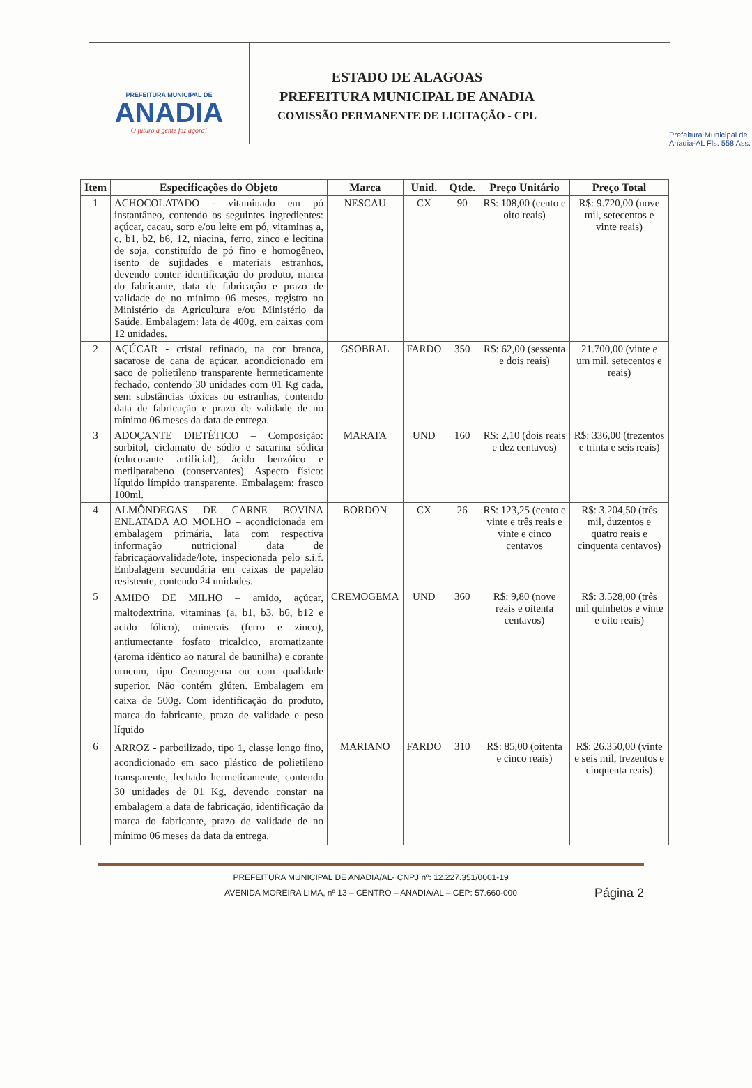PREFEITURA MUNICIPAL DE
ANADIA
O futuro a gente faz agora!
ESTADO DE ALAGOAS
PREFEITURA MUNICIPAL DE ANADIA
COMISSÃO PERMANENTE DE LICITAÇÃO - CPL
Prefeitura Municipal de Anadia-AL Fls. 558 Ass.
| Item | Especificações do Objeto | Marca | Unid. | Qtde. | Preço Unitário | Preço Total |
| --- | --- | --- | --- | --- | --- | --- |
| 1 | ACHOCOLATADO - vitaminado em pó instantâneo, contendo os seguintes ingredientes: açúcar, cacau, soro e/ou leite em pó, vitaminas a, c, b1, b2, b6, 12, niacina, ferro, zinco e lecitina de soja, constituído de pó fino e homogêneo, isento de sujidades e materiais estranhos, devendo conter identificação do produto, marca do fabricante, data de fabricação e prazo de validade de no mínimo 06 meses, registro no Ministério da Agricultura e/ou Ministério da Saúde. Embalagem: lata de 400g, em caixas com 12 unidades. | NESCAU | CX | 90 | R$: 108,00 (cento e oito reais) | R$: 9.720,00 (nove mil, setecentos e vinte reais) |
| 2 | AÇÚCAR - cristal refinado, na cor branca, sacarose de cana de açúcar, acondicionado em saco de polietileno transparente hermeticamente fechado, contendo 30 unidades com 01 Kg cada, sem substâncias tóxicas ou estranhas, contendo data de fabricação e prazo de validade de no mínimo 06 meses da data de entrega. | GSOBRAL | FARDO | 350 | R$: 62,00 (sessenta e dois reais) | 21.700,00 (vinte e um mil, setecentos e reais) |
| 3 | ADOÇANTE DIETÉTICO – Composição: sorbitol, ciclamato de sódio e sacarina sódica (educorante artificial), ácido benzóico e metilparabeno (conservantes). Aspecto físico: líquido límpido transparente. Embalagem: frasco 100ml. | MARATA | UND | 160 | R$: 2,10 (dois reais e dez centavos) | R$: 336,00 (trezentos e trinta e seis reais) |
| 4 | ALMÔNDEGAS DE CARNE BOVINA ENLATADA AO MOLHO – acondicionada em embalagem primária, lata com respectiva informação nutricional data de fabricação/validade/lote, inspecionada pelo s.i.f. Embalagem secundária em caixas de papelão resistente, contendo 24 unidades. | BORDON | CX | 26 | R$: 123,25 (cento e vinte e três reais e vinte e cinco centavos | R$: 3.204,50 (três mil, duzentos e quatro reais e cinquenta centavos) |
| 5 | AMIDO DE MILHO – amido, açúcar, maltodextrina, vitaminas (a, b1, b3, b6, b12 e acido fólico), minerais (ferro e zinco), antiumectante fosfato tricalcico, aromatizante (aroma idêntico ao natural de baunilha) e corante urucum, tipo Cremogema ou com qualidade superior. Não contém glúten. Embalagem em caixa de 500g. Com identificação do produto, marca do fabricante, prazo de validade e peso líquido | CREMOGEMA | UND | 360 | R$: 9,80 (nove reais e oitenta centavos) | R$: 3.528,00 (três mil quinhetos e vinte e oito reais) |
| 6 | ARROZ - parboilizado, tipo 1, classe longo fino, acondicionado em saco plástico de polietileno transparente, fechado hermeticamente, contendo 30 unidades de 01 Kg, devendo constar na embalagem a data de fabricação, identificação da marca do fabricante, prazo de validade de no mínimo 06 meses da data da entrega. | MARIANO | FARDO | 310 | R$: 85,00 (oitenta e cinco reais) | R$: 26.350,00 (vinte e seis mil, trezentos e cinquenta reais) |
PREFEITURA MUNICIPAL DE ANADIA/AL- CNPJ nº: 12.227.351/0001-19
AVENIDA MOREIRA LIMA, nº 13 – CENTRO – ANADIA/AL – CEP: 57.660-000
Página 2